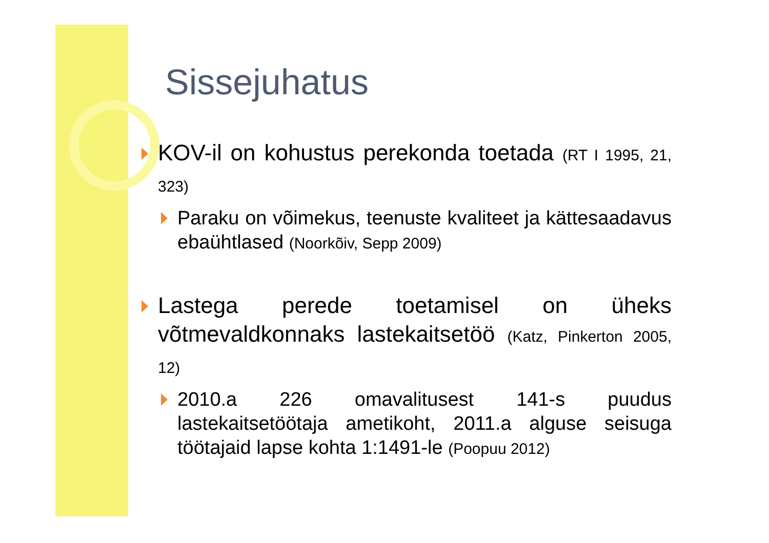Sissejuhatus
KOV-il on kohustus perekonda toetada (RT I 1995, 21, 323)
Paraku on võimekus, teenuste kvaliteet ja kättesaadavus ebaühtlased (Noorkõiv, Sepp 2009)
Lastega perede toetamisel on üheks võtmevaldkonnaks lastekaitsetöö (Katz, Pinkerton 2005, 12)
2010.a 226 omavalitusest 141-s puudus lastekaitsetöötaja ametikoht, 2011.a alguse seisuga töötajaid lapse kohta 1:1491-le (Poopuu 2012)